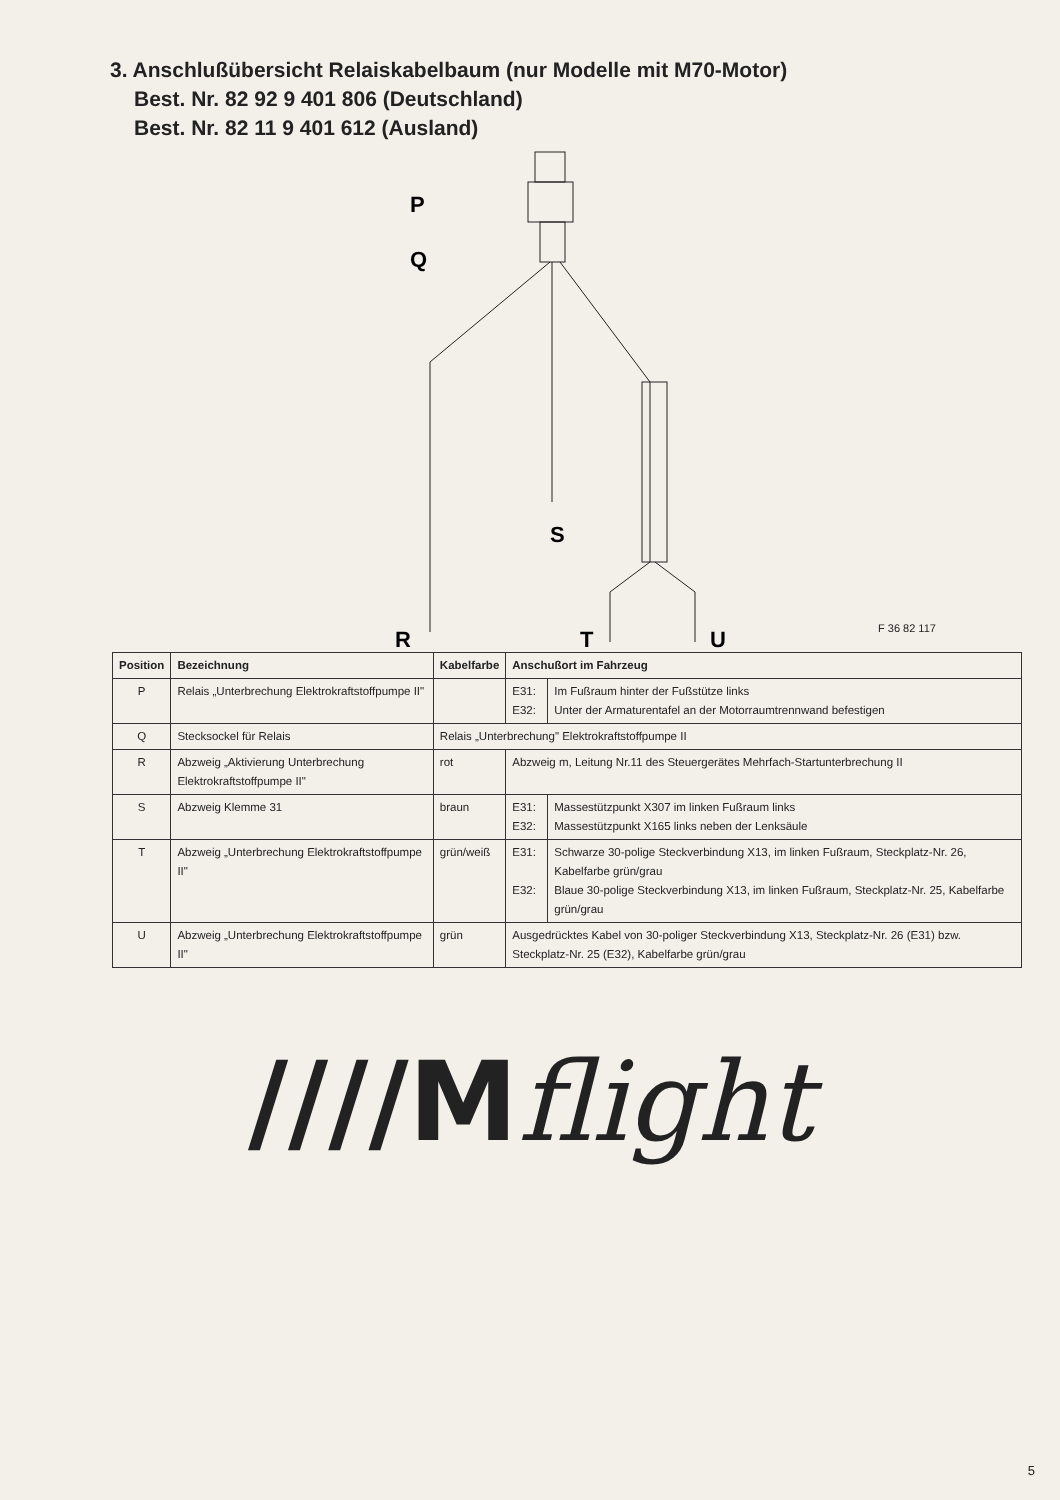3. Anschlußübersicht Relaiskabelbaum (nur Modelle mit M70-Motor)
Best. Nr. 82 92 9 401 806 (Deutschland)
Best. Nr. 82 11 9 401 612 (Ausland)
P
Q
S
R
T
U
F 36 82 117
| Position | Bezeichnung | Kabelfarbe | Anschußort im Fahrzeug | |
| --- | --- | --- | --- | --- |
| P | Relais „Unterbrechung Elektrokraftstoffpumpe II" | | E31: E32: | Im Fußraum hinter der Fußstütze links Unter der Armaturentafel an der Motorraumtrennwand befestigen |
| Q | Stecksockel für Relais | Relais „Unterbrechung" Elektrokraftstoffpumpe II | | |
| R | Abzweig „Aktivierung Unterbrechung Elektrokraftstoffpumpe II" | rot | Abzweig m, Leitung Nr.11 des Steuergerätes Mehrfach-Startunterbrechung II | |
| S | Abzweig Klemme 31 | braun | E31: E32: | Massestützpunkt X307 im linken Fußraum links Massestützpunkt X165 links neben der Lenksäule |
| T | Abzweig „Unterbrechung Elektrokraftstoffpumpe II" | grün/weiß | E31: E32: | Schwarze 30-polige Steckverbindung X13, im linken Fußraum, Steckplatz-Nr. 26, Kabelfarbe grün/grau Blaue 30-polige Steckverbindung X13, im linken Fußraum, Steckplatz-Nr. 25, Kabelfarbe grün/grau |
| U | Abzweig „Unterbrechung Elektrokraftstoffpumpe II" | grün | Ausgedrücktes Kabel von 30-poliger Steckverbindung X13, Steckplatz-Nr. 26 (E31) bzw. Steckplatz-Nr. 25 (E32), Kabelfarbe grün/grau | |
////Mflight
5